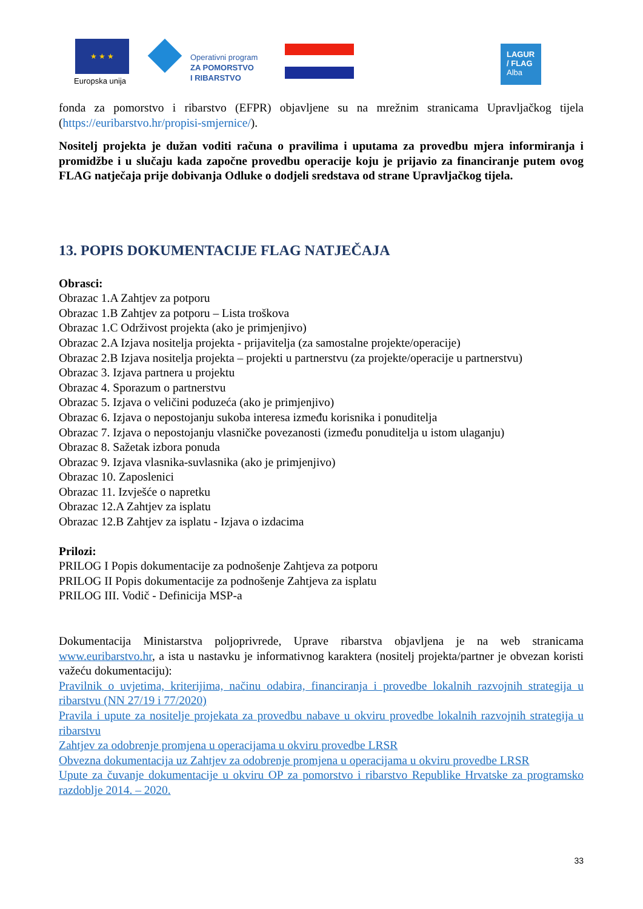★ ★ ★
Europska unija
Operativni program
ZA POMORSTVO
I RIBARSTVO
LAGUR
/ FLAG
Alba
fonda za pomorstvo i ribarstvo (EFPR) objavljene su na mrežnim stranicama Upravljačkog tijela (https://euribarstvo.hr/propisi-smjernice/).
Nositelj projekta je dužan voditi računa o pravilima i uputama za provedbu mjera informiranja i promidžbe i u slučaju kada započne provedbu operacije koju je prijavio za financiranje putem ovog FLAG natječaja prije dobivanja Odluke o dodjeli sredstava od strane Upravljačkog tijela.
13. POPIS DOKUMENTACIJE FLAG NATJEČAJA
Obrasci:
Obrazac 1.A Zahtjev za potporu
Obrazac 1.B Zahtjev za potporu – Lista troškova
Obrazac 1.C Održivost projekta (ako je primjenjivo)
Obrazac 2.A Izjava nositelja projekta - prijavitelja (za samostalne projekte/operacije)
Obrazac 2.B Izjava nositelja projekta – projekti u partnerstvu (za projekte/operacije u partnerstvu)
Obrazac 3. Izjava partnera u projektu
Obrazac 4. Sporazum o partnerstvu
Obrazac 5. Izjava o veličini poduzeća (ako je primjenjivo)
Obrazac 6. Izjava o nepostojanju sukoba interesa između korisnika i ponuditelja
Obrazac 7. Izjava o nepostojanju vlasničke povezanosti (između ponuditelja u istom ulaganju)
Obrazac 8. Sažetak izbora ponuda
Obrazac 9. Izjava vlasnika-suvlasnika (ako je primjenjivo)
Obrazac 10. Zaposlenici
Obrazac 11. Izvješće o napretku
Obrazac 12.A Zahtjev za isplatu
Obrazac 12.B Zahtjev za isplatu - Izjava o izdacima
Prilozi:
PRILOG I Popis dokumentacije za podnošenje Zahtjeva za potporu
PRILOG II Popis dokumentacije za podnošenje Zahtjeva za isplatu
PRILOG III. Vodič - Definicija MSP-a
Dokumentacija Ministarstva poljoprivrede, Uprave ribarstva objavljena je na web stranicama www.euribarstvo.hr, a ista u nastavku je informativnog karaktera (nositelj projekta/partner je obvezan koristi važeću dokumentaciju):
Pravilnik o uvjetima, kriterijima, načinu odabira, financiranja i provedbe lokalnih razvojnih strategija u ribarstvu (NN 27/19 i 77/2020)
Pravila i upute za nositelje projekata za provedbu nabave u okviru provedbe lokalnih razvojnih strategija u ribarstvu
Zahtjev za odobrenje promjena u operacijama u okviru provedbe LRSR
Obvezna dokumentacija uz Zahtjev za odobrenje promjena u operacijama u okviru provedbe LRSR
Upute za čuvanje dokumentacije u okviru OP za pomorstvo i ribarstvo Republike Hrvatske za programsko razdoblje 2014. – 2020.
33